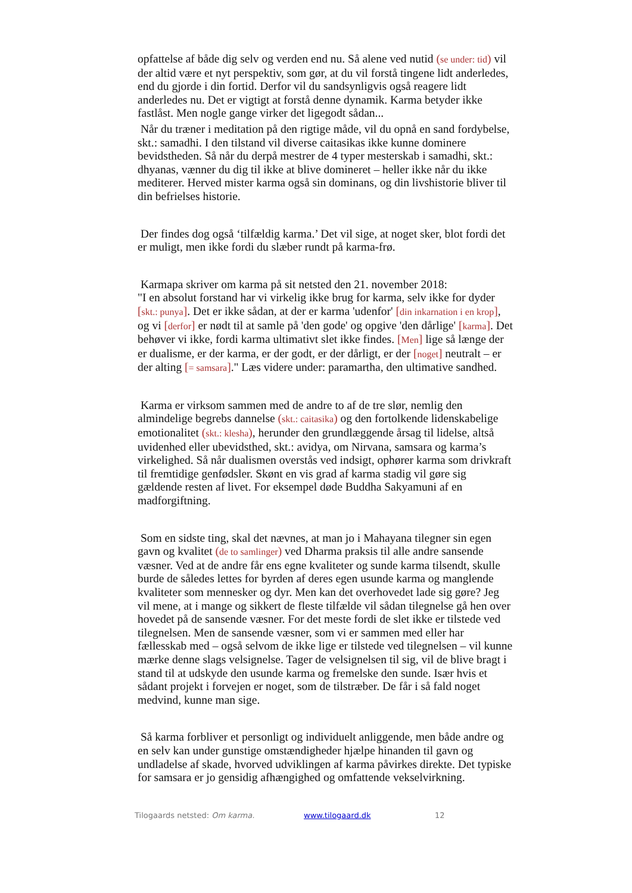opfattelse af både dig selv og verden end nu. Så alene ved nutid (se under: tid) vil der altid være et nyt perspektiv, som gør, at du vil forstå tingene lidt anderledes, end du gjorde i din fortid. Derfor vil du sandsynligvis også reagere lidt anderledes nu. Det er vigtigt at forstå denne dynamik. Karma betyder ikke fastlåst. Men nogle gange virker det ligegodt sådan...
Når du træner i meditation på den rigtige måde, vil du opnå en sand fordybelse, skt.: samadhi. I den tilstand vil diverse caitasikas ikke kunne dominere bevidstheden. Så når du derpå mestrer de 4 typer mesterskab i samadhi, skt.: dhyanas, vænner du dig til ikke at blive domineret – heller ikke når du ikke mediterer. Herved mister karma også sin dominans, og din livshistorie bliver til din befrielses historie.
Der findes dog også ‘tilfældig karma.’ Det vil sige, at noget sker, blot fordi det er muligt, men ikke fordi du slæber rundt på karma-frø.
Karmapa skriver om karma på sit netsted den 21. november 2018:
"I en absolut forstand har vi virkelig ikke brug for karma, selv ikke for dyder [skt.: punya]. Det er ikke sådan, at der er karma 'udenfor' [din inkarnation i en krop], og vi [derfor] er nødt til at samle på 'den gode' og opgive 'den dårlige' [karma]. Det behøver vi ikke, fordi karma ultimativt slet ikke findes. [Men] lige så længe der er dualisme, er der karma, er der godt, er der dårligt, er der [noget] neutralt – er der alting [= samsara]." Læs videre under: paramartha, den ultimative sandhed.
Karma er virksom sammen med de andre to af de tre slør, nemlig den almindelige begrebs dannelse (skt.: caitasika) og den fortolkende lidenskabelige emotionalitet (skt.: klesha), herunder den grundlæggende årsag til lidelse, altså uvidenhed eller ubevidsthed, skt.: avidya, om Nirvana, samsara og karma’s virkelighed. Så når dualismen overstås ved indsigt, ophører karma som drivkraft til fremtidige genfødsler. Skønt en vis grad af karma stadig vil gøre sig gældende resten af livet. For eksempel døde Buddha Sakyamuni af en madforgiftning.
Som en sidste ting, skal det nævnes, at man jo i Mahayana tilegner sin egen gavn og kvalitet (de to samlinger) ved Dharma praksis til alle andre sansende væsner. Ved at de andre får ens egne kvaliteter og sunde karma tilsendt, skulle burde de således lettes for byrden af deres egen usunde karma og manglende kvaliteter som mennesker og dyr. Men kan det overhovedet lade sig gøre? Jeg vil mene, at i mange og sikkert de fleste tilfælde vil sådan tilegnelse gå hen over hovedet på de sansende væsner. For det meste fordi de slet ikke er tilstede ved tilegnelsen. Men de sansende væsner, som vi er sammen med eller har fællesskab med – også selvom de ikke lige er tilstede ved tilegnelsen – vil kunne mærke denne slags velsignelse. Tager de velsignelsen til sig, vil de blive bragt i stand til at udskyde den usunde karma og fremelske den sunde. Især hvis et sådant projekt i forvejen er noget, som de tilstræber. De får i så fald noget medvind, kunne man sige.
Så karma forbliver et personligt og individuelt anliggende, men både andre og en selv kan under gunstige omstændigheder hjælpe hinanden til gavn og undladelse af skade, hvorved udviklingen af karma påvirkes direkte. Det typiske for samsara er jo gensidig afhængighed og omfattende vekselvirkning.
Tilogaards netsted: Om karma. www.tilogaard.dk 12